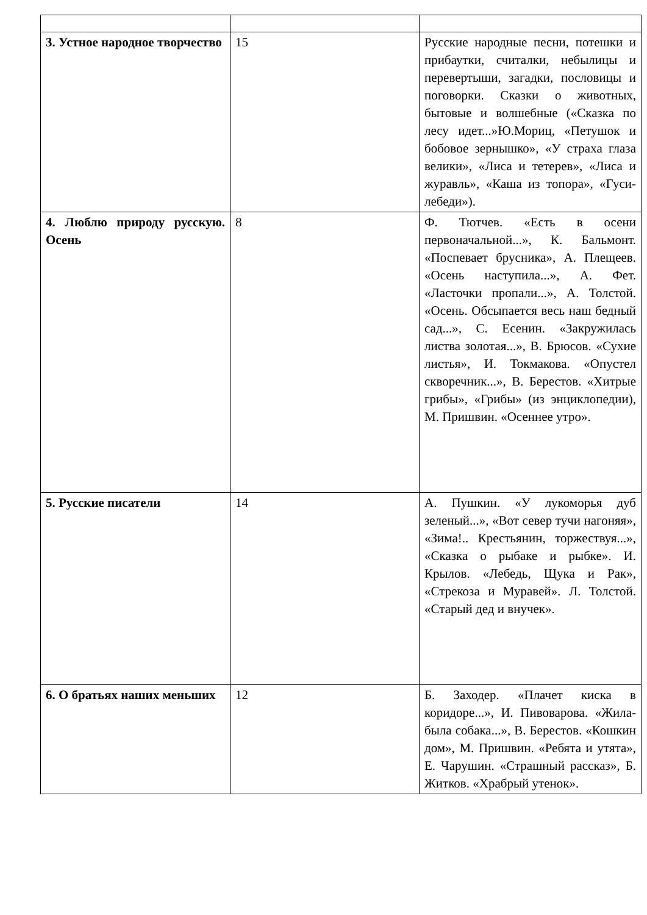| 3. Устное народное творчество | 15 | Русские народные песни, потешки и прибаутки, считалки, небылицы и перевертыши, загадки, пословицы и поговорки. Сказки о животных, бытовые и волшебные («Сказка по лесу идет...»Ю.Мориц, «Петушок и бобовое зернышко», «У страха глаза велики», «Лиса и тетерев», «Лиса и журавль», «Каша из топора», «Гуси-лебеди»). |
| 4. Люблю природу русскую. Осень | 8 | Ф. Тютчев. «Есть в осени первоначальной...», К. Бальмонт. «Поспевает брусника», А. Плещеев. «Осень наступила...», А. Фет. «Ласточки пропали...», А. Толстой. «Осень. Обсыпается весь наш бедный сад...», С. Есенин. «Закружилась листва золотая...», В. Брюсов. «Сухие листья», И. Токмакова. «Опустел скворечник...», В. Берестов. «Хитрые грибы», «Грибы» (из энциклопедии), М. Пришвин. «Осеннее утро». |
| 5. Русские писатели | 14 | А. Пушкин. «У лукоморья дуб зеленый...», «Вот север тучи нагоняя», «Зима!.. Крестьянин, торжествуя...», «Сказка о рыбаке и рыбке». И. Крылов. «Лебедь, Щука и Рак», «Стрекоза и Муравей». Л. Толстой. «Старый дед и внучек». |
| 6. О братьях наших меньших | 12 | Б. Заходер. «Плачет киска в коридоре...», И. Пивоварова. «Жила-была собака...», В. Берестов. «Кошкин дом», М. Пришвин. «Ребята и утята», Е. Чарушин. «Страшный рассказ», Б. Житков. «Храбрый утенок». |